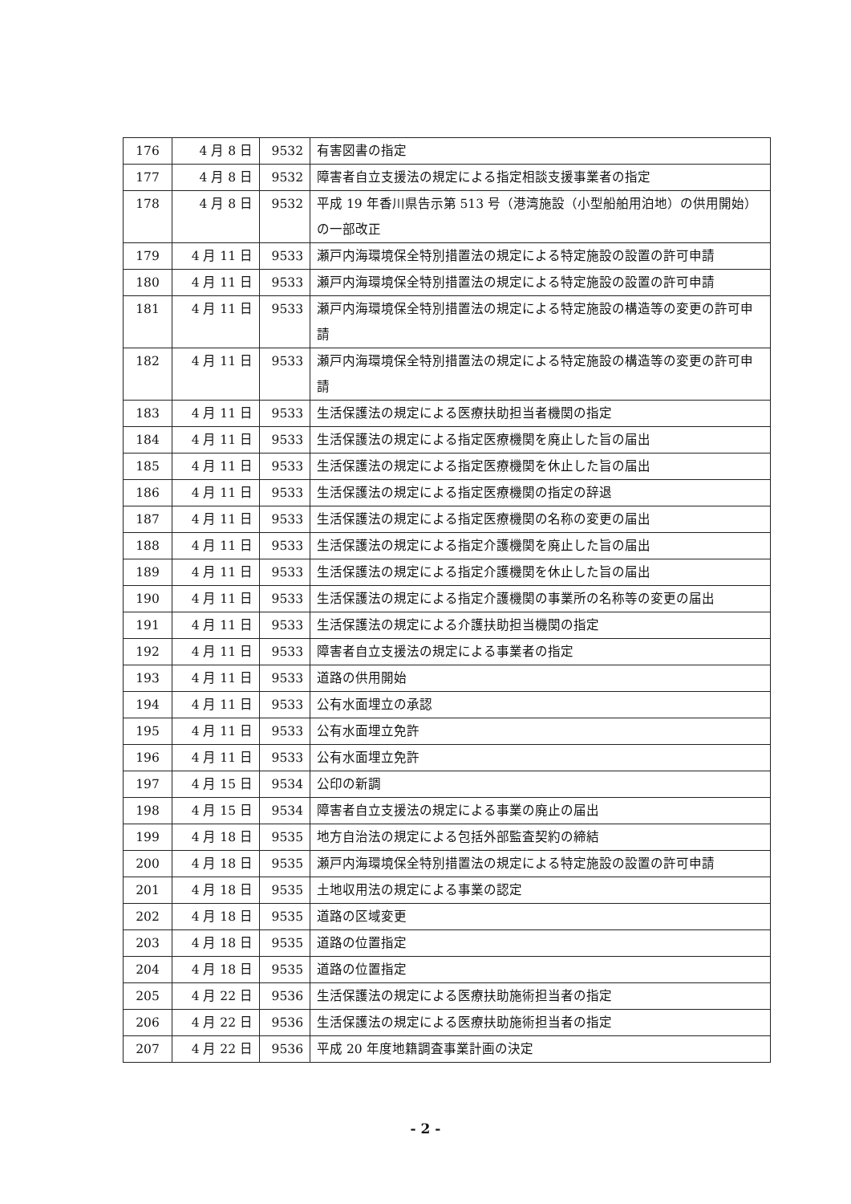| 176 | 4 月 8 日 | 9532 | 有害図書の指定 |
| 177 | 4 月 8 日 | 9532 | 障害者自立支援法の規定による指定相談支援事業者の指定 |
| 178 | 4 月 8 日 | 9532 | 平成 19 年香川県告示第 513 号（港湾施設（小型船舶用泊地）の供用開始）の一部改正 |
| 179 | 4 月 11 日 | 9533 | 瀬戸内海環境保全特別措置法の規定による特定施設の設置の許可申請 |
| 180 | 4 月 11 日 | 9533 | 瀬戸内海環境保全特別措置法の規定による特定施設の設置の許可申請 |
| 181 | 4 月 11 日 | 9533 | 瀬戸内海環境保全特別措置法の規定による特定施設の構造等の変更の許可申請 |
| 182 | 4 月 11 日 | 9533 | 瀬戸内海環境保全特別措置法の規定による特定施設の構造等の変更の許可申請 |
| 183 | 4 月 11 日 | 9533 | 生活保護法の規定による医療扶助担当者機関の指定 |
| 184 | 4 月 11 日 | 9533 | 生活保護法の規定による指定医療機関を廃止した旨の届出 |
| 185 | 4 月 11 日 | 9533 | 生活保護法の規定による指定医療機関を休止した旨の届出 |
| 186 | 4 月 11 日 | 9533 | 生活保護法の規定による指定医療機関の指定の辞退 |
| 187 | 4 月 11 日 | 9533 | 生活保護法の規定による指定医療機関の名称の変更の届出 |
| 188 | 4 月 11 日 | 9533 | 生活保護法の規定による指定介護機関を廃止した旨の届出 |
| 189 | 4 月 11 日 | 9533 | 生活保護法の規定による指定介護機関を休止した旨の届出 |
| 190 | 4 月 11 日 | 9533 | 生活保護法の規定による指定介護機関の事業所の名称等の変更の届出 |
| 191 | 4 月 11 日 | 9533 | 生活保護法の規定による介護扶助担当機関の指定 |
| 192 | 4 月 11 日 | 9533 | 障害者自立支援法の規定による事業者の指定 |
| 193 | 4 月 11 日 | 9533 | 道路の供用開始 |
| 194 | 4 月 11 日 | 9533 | 公有水面埋立の承認 |
| 195 | 4 月 11 日 | 9533 | 公有水面埋立免許 |
| 196 | 4 月 11 日 | 9533 | 公有水面埋立免許 |
| 197 | 4 月 15 日 | 9534 | 公印の新調 |
| 198 | 4 月 15 日 | 9534 | 障害者自立支援法の規定による事業の廃止の届出 |
| 199 | 4 月 18 日 | 9535 | 地方自治法の規定による包括外部監査契約の締結 |
| 200 | 4 月 18 日 | 9535 | 瀬戸内海環境保全特別措置法の規定による特定施設の設置の許可申請 |
| 201 | 4 月 18 日 | 9535 | 土地収用法の規定による事業の認定 |
| 202 | 4 月 18 日 | 9535 | 道路の区域変更 |
| 203 | 4 月 18 日 | 9535 | 道路の位置指定 |
| 204 | 4 月 18 日 | 9535 | 道路の位置指定 |
| 205 | 4 月 22 日 | 9536 | 生活保護法の規定による医療扶助施術担当者の指定 |
| 206 | 4 月 22 日 | 9536 | 生活保護法の規定による医療扶助施術担当者の指定 |
| 207 | 4 月 22 日 | 9536 | 平成 20 年度地籍調査事業計画の決定 |
- 2 -